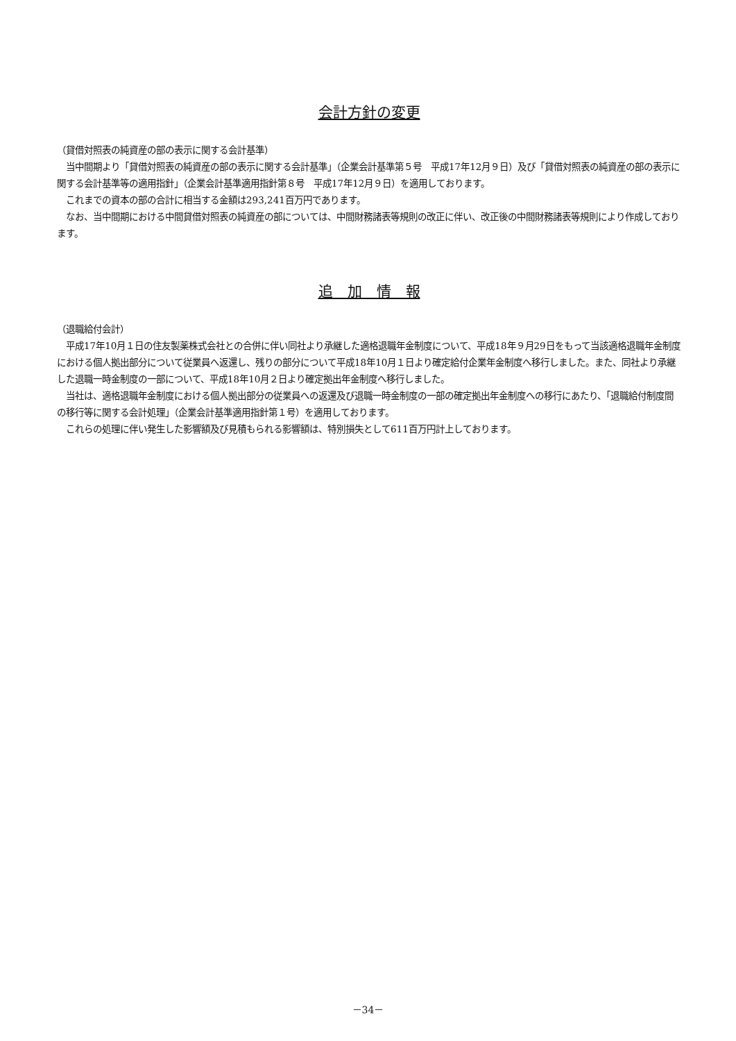会計方針の変更
（貸借対照表の純資産の部の表示に関する会計基準）
　当中間期より「貸借対照表の純資産の部の表示に関する会計基準」（企業会計基準第５号　平成17年12月９日）及び「貸借対照表の純資産の部の表示に関する会計基準等の適用指針」（企業会計基準適用指針第８号　平成17年12月９日）を適用しております。
　これまでの資本の部の合計に相当する金額は293,241百万円であります。
　なお、当中間期における中間貸借対照表の純資産の部については、中間財務諸表等規則の改正に伴い、改正後の中間財務諸表等規則により作成しております。
追　加　情　報
（退職給付会計）
　平成17年10月１日の住友製薬株式会社との合併に伴い同社より承継した適格退職年金制度について、平成18年９月29日をもって当該適格退職年金制度における個人拠出部分について従業員へ返還し、残りの部分について平成18年10月１日より確定給付企業年金制度へ移行しました。また、同社より承継した退職一時金制度の一部について、平成18年10月２日より確定拠出年金制度へ移行しました。
　当社は、適格退職年金制度における個人拠出部分の従業員への返還及び退職一時金制度の一部の確定拠出年金制度への移行にあたり、「退職給付制度間の移行等に関する会計処理」（企業会計基準適用指針第１号）を適用しております。
　これらの処理に伴い発生した影響額及び見積もられる影響額は、特別損失として611百万円計上しております。
－34－